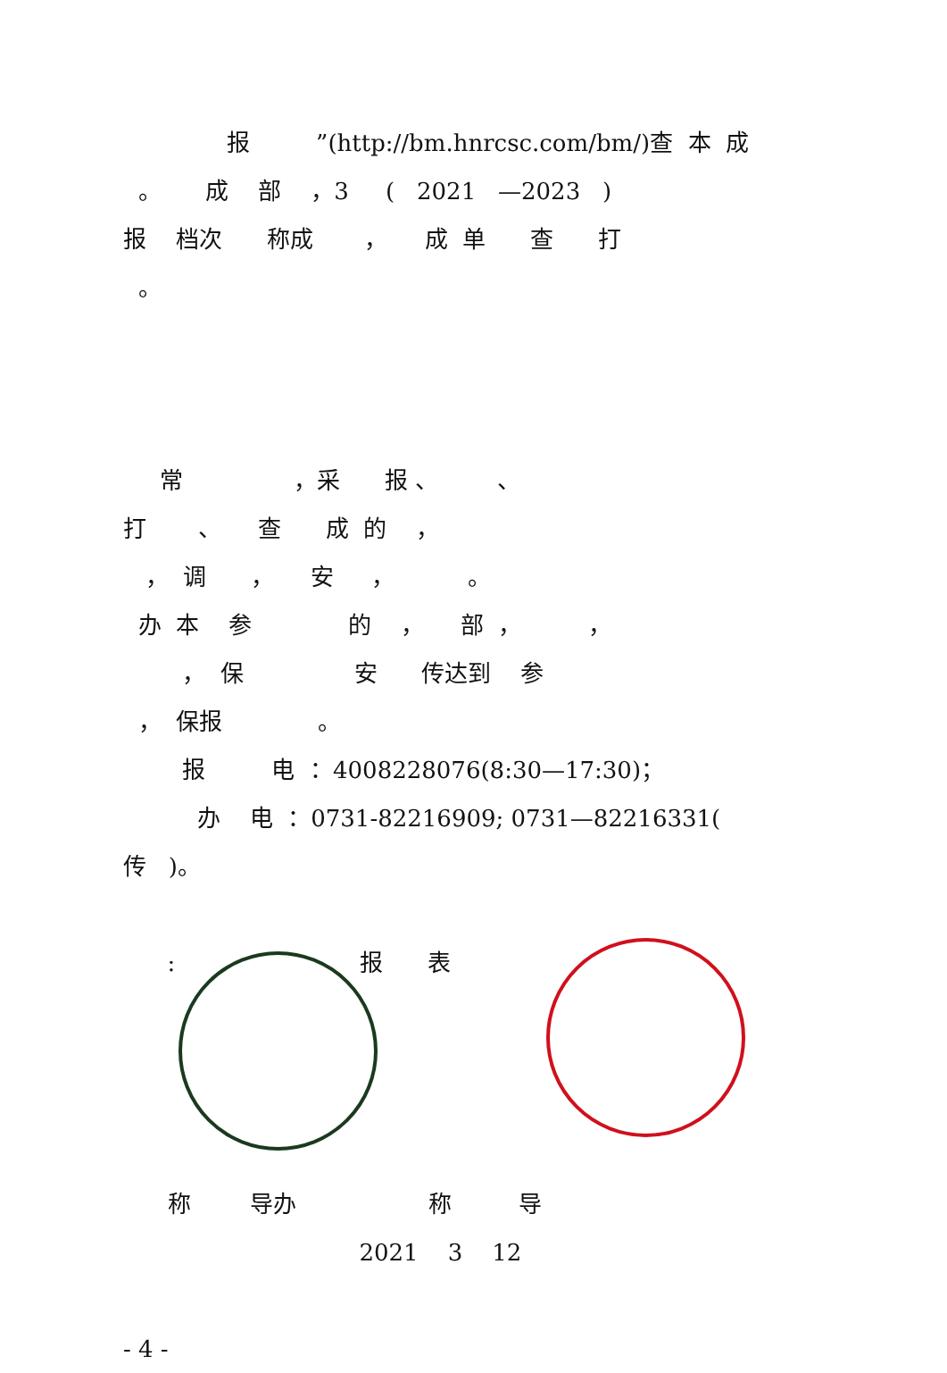报 ”(http://bm.hnrcsc.com/bm/)查 本 成 。 成 部 ，3 ( 2021 —2023 ) 报 档次 称成 ， 成 单 查 打 。 常 ，采 报 、 、 打 、 查 成 的 ， ， 调 ， 安 ， 。 办 本 参 的 ， 部 ， ， ， 保 安 传达到 参 ， 保报 。 报 电 ：4008228076(8:30—17:30)； 办 电 ：0731-82216909; 0731—82216331( 传 )。 : 报 表 称 导办 称 导 2021 3 12 - 4 -